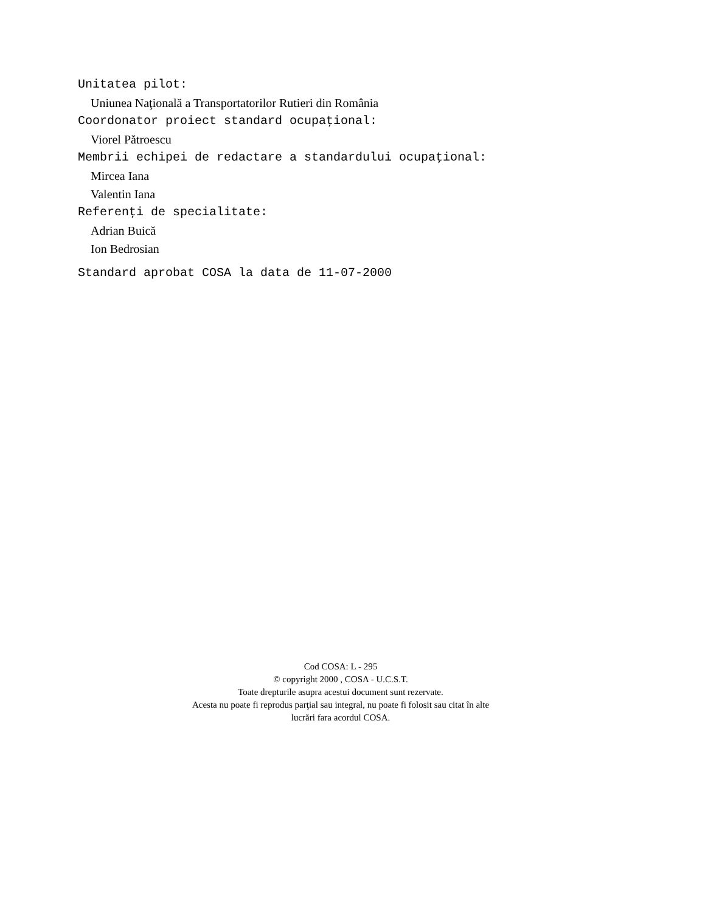Unitatea pilot:
Uniunea Naţională a Transportatorilor Rutieri din România
Coordonator proiect standard ocupaţional:
Viorel Pătroescu
Membrii echipei de redactare a standardului ocupaţional:
Mircea Iana
Valentin Iana
Referenţi de specialitate:
Adrian Buică
Ion Bedrosian
Standard aprobat COSA la data de 11-07-2000
Cod COSA: L - 295
© copyright 2000 , COSA - U.C.S.T.
Toate drepturile asupra acestui document sunt rezervate.
Acesta nu poate fi reprodus parţial sau integral, nu poate fi folosit sau citat în alte
lucrări fara acordul COSA.